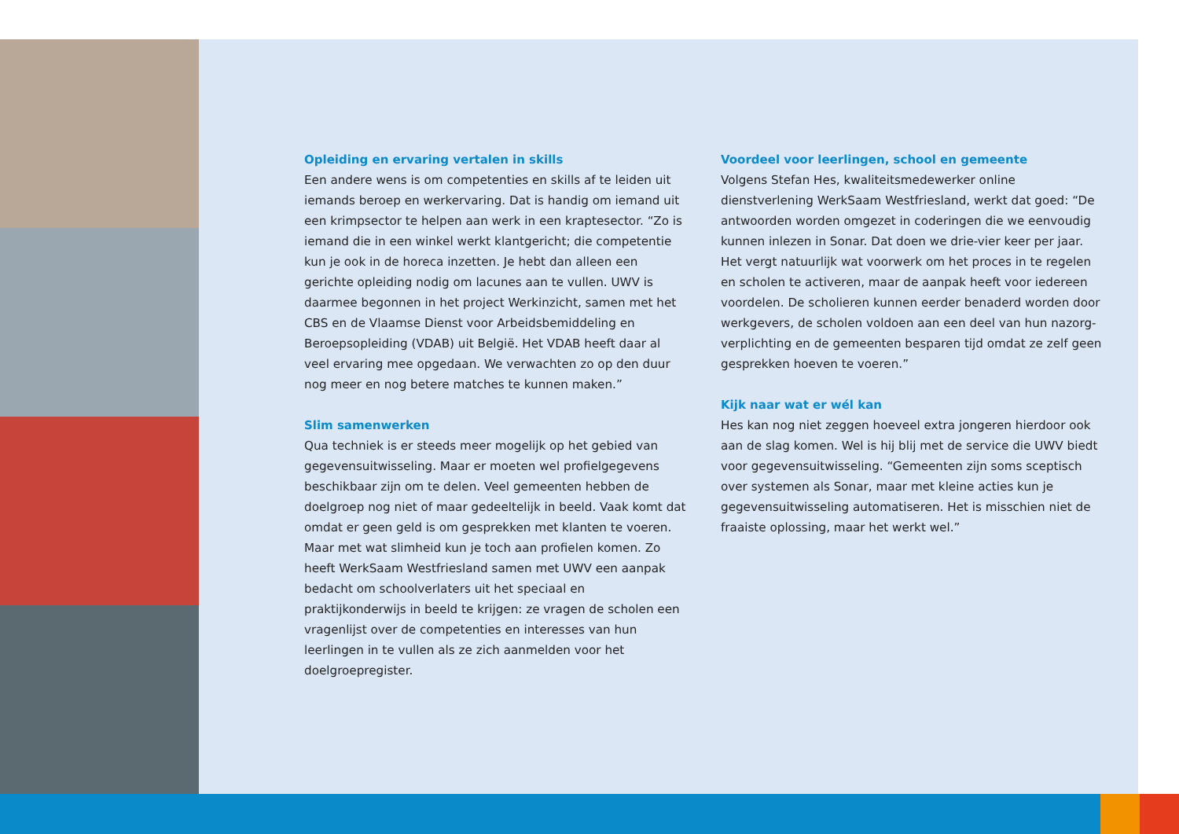Opleiding en ervaring vertalen in skills
Een andere wens is om competenties en skills af te leiden uit iemands beroep en werkervaring. Dat is handig om iemand uit een krimpsector te helpen aan werk in een kraptesector. “Zo is iemand die in een winkel werkt klantgericht; die competentie kun je ook in de horeca inzetten. Je hebt dan alleen een gerichte opleiding nodig om lacunes aan te vullen. UWV is daarmee begonnen in het project Werkinzicht, samen met het CBS en de Vlaamse Dienst voor Arbeidsbemiddeling en Beroepsopleiding (VDAB) uit België. Het VDAB heeft daar al veel ervaring mee opgedaan. We verwachten zo op den duur nog meer en nog betere matches te kunnen maken.”
Slim samenwerken
Qua techniek is er steeds meer mogelijk op het gebied van gegevensuitwisseling. Maar er moeten wel profielgegevens beschikbaar zijn om te delen. Veel gemeenten hebben de doelgroep nog niet of maar gedeeltelijk in beeld. Vaak komt dat omdat er geen geld is om gesprekken met klanten te voeren. Maar met wat slimheid kun je toch aan profielen komen. Zo heeft WerkSaam Westfriesland samen met UWV een aanpak bedacht om schoolverlaters uit het speciaal en praktijkonderwijs in beeld te krijgen: ze vragen de scholen een vragenlijst over de competenties en interesses van hun leerlingen in te vullen als ze zich aanmelden voor het doelgroepregister.
Voordeel voor leerlingen, school en gemeente
Volgens Stefan Hes, kwaliteitsmedewerker online dienstverlening WerkSaam Westfriesland, werkt dat goed: “De antwoorden worden omgezet in coderingen die we eenvoudig kunnen inlezen in Sonar. Dat doen we drie-vier keer per jaar. Het vergt natuurlijk wat voorwerk om het proces in te regelen en scholen te activeren, maar de aanpak heeft voor iedereen voordelen. De scholieren kunnen eerder benaderd worden door werkgevers, de scholen voldoen aan een deel van hun nazorg-verplichting en de gemeenten besparen tijd omdat ze zelf geen gesprekken hoeven te voeren.”
Kijk naar wat er wél kan
Hes kan nog niet zeggen hoeveel extra jongeren hierdoor ook aan de slag komen. Wel is hij blij met de service die UWV biedt voor gegevensuitwisseling. “Gemeenten zijn soms sceptisch over systemen als Sonar, maar met kleine acties kun je gegevensuitwisseling automatiseren. Het is misschien niet de fraaiste oplossing, maar het werkt wel.”